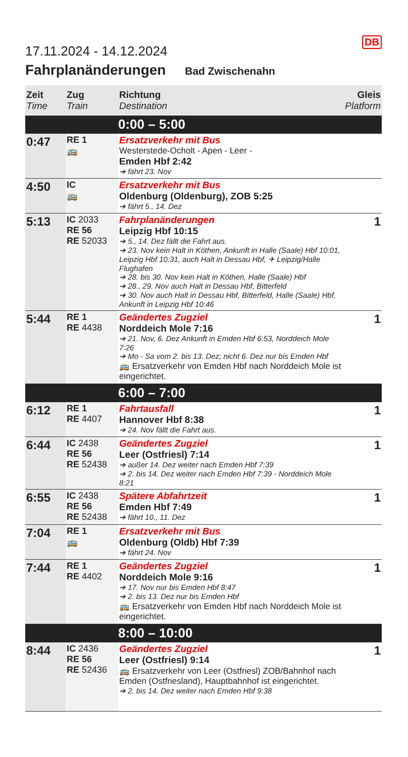DB
17.11.2024 - 14.12.2024
Fahrplanänderungen Bad Zwischenahn
| Zeit Time | Zug Train | Richtung Destination | Gleis Platform |
| --- | --- | --- | --- |
| | | 0:00 – 5:00 | |
| 0:47 | RE 1 🚌 | Ersatzverkehr mit Bus Westerstede-Ocholt - Apen - Leer - Emden Hbf 2:42 ➔ fährt 23. Nov | |
| 4:50 | IC 🚌 | Ersatzverkehr mit Bus Oldenburg (Oldenburg), ZOB 5:25 ➔ fährt 5., 14. Dez | |
| 5:13 | IC 2033 RE 56 RE 52033 | Fahrplanänderungen Leipzig Hbf 10:15 ➔ 5., 14. Dez fällt die Fahrt aus. ➔ 23. Nov kein Halt in Köthen, Ankunft in Halle (Saale) Hbf 10:01, Leipzig Hbf 10:31, auch Halt in Dessau Hbf, ✈ Leipzig/Halle Flughafen ➔ 28. bis 30. Nov kein Halt in Köthen, Halle (Saale) Hbf ➔ 28., 29. Nov auch Halt in Dessau Hbf, Bitterfeld ➔ 30. Nov auch Halt in Dessau Hbf, Bitterfeld, Halle (Saale) Hbf, Ankunft in Leipzig Hbf 10:46 | 1 |
| 5:44 | RE 1 RE 4438 | Geändertes Zugziel Norddeich Mole 7:16 ➔ 21. Nov, 6. Dez Ankunft in Emden Hbf 6:53, Norddeich Mole 7:26 ➔ Mo - Sa vom 2. bis 13. Dez; nicht 6. Dez nur bis Emden Hbf 🚌 Ersatzverkehr von Emden Hbf nach Norddeich Mole ist eingerichtet. | 1 |
| | | 6:00 – 7:00 | |
| 6:12 | RE 1 RE 4407 | Fahrtausfall Hannover Hbf 8:38 ➔ 24. Nov fällt die Fahrt aus. | 1 |
| 6:44 | IC 2438 RE 56 RE 52438 | Geändertes Zugziel Leer (Ostfriesl) 7:14 ➔ außer 14. Dez weiter nach Emden Hbf 7:39 ➔ 2. bis 14. Dez weiter nach Emden Hbf 7:39 - Norddeich Mole 8:21 | 1 |
| 6:55 | IC 2438 RE 56 RE 52438 | Spätere Abfahrtzeit Emden Hbf 7:49 ➔ fährt 10., 11. Dez | 1 |
| 7:04 | RE 1 🚌 | Ersatzverkehr mit Bus Oldenburg (Oldb) Hbf 7:39 ➔ fährt 24. Nov | |
| 7:44 | RE 1 RE 4402 | Geändertes Zugziel Norddeich Mole 9:16 ➔ 17. Nov nur bis Emden Hbf 8:47 ➔ 2. bis 13. Dez nur bis Emden Hbf 🚌 Ersatzverkehr von Emden Hbf nach Norddeich Mole ist eingerichtet. | 1 |
| | | 8:00 – 10:00 | |
| 8:44 | IC 2436 RE 56 RE 52436 | Geändertes Zugziel Leer (Ostfriesl) 9:14 🚌 Ersatzverkehr von Leer (Ostfriesl) ZOB/Bahnhof nach Emden (Ostfriesland), Hauptbahnhof ist eingerichtet. ➔ 2. bis 14. Dez weiter nach Emden Hbf 9:38 | 1 |